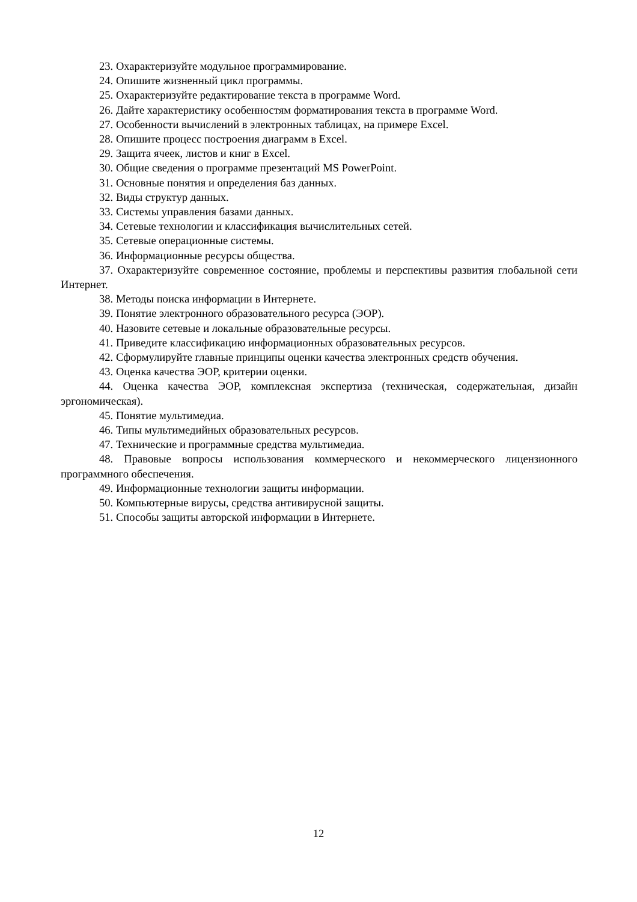23. Охарактеризуйте модульное программирование.
24. Опишите жизненный цикл программы.
25. Охарактеризуйте редактирование текста в программе Word.
26. Дайте характеристику особенностям форматирования текста в программе Word.
27. Особенности вычислений в электронных таблицах, на примере Excel.
28. Опишите процесс построения диаграмм в Excel.
29. Защита ячеек, листов и книг в Excel.
30. Общие сведения о программе презентаций MS PowerPoint.
31. Основные понятия и определения баз данных.
32. Виды структур данных.
33. Системы управления базами данных.
34. Сетевые технологии и классификация вычислительных сетей.
35. Сетевые операционные системы.
36. Информационные ресурсы общества.
37. Охарактеризуйте современное состояние, проблемы и перспективы развития глобальной сети Интернет.
38. Методы поиска информации в Интернете.
39. Понятие электронного образовательного ресурса (ЭОР).
40. Назовите сетевые и локальные образовательные ресурсы.
41. Приведите классификацию информационных образовательных ресурсов.
42. Сформулируйте главные принципы оценки качества электронных средств обучения.
43. Оценка качества ЭОР, критерии оценки.
44. Оценка качества ЭОР, комплексная экспертиза (техническая, содержательная, дизайн эргономическая).
45. Понятие мультимедиа.
46. Типы мультимедийных образовательных ресурсов.
47. Технические и программные средства мультимедиа.
48. Правовые вопросы использования коммерческого и некоммерческого лицензионного программного обеспечения.
49. Информационные технологии защиты информации.
50. Компьютерные вирусы, средства антивирусной защиты.
51. Способы защиты авторской информации в Интернете.
12